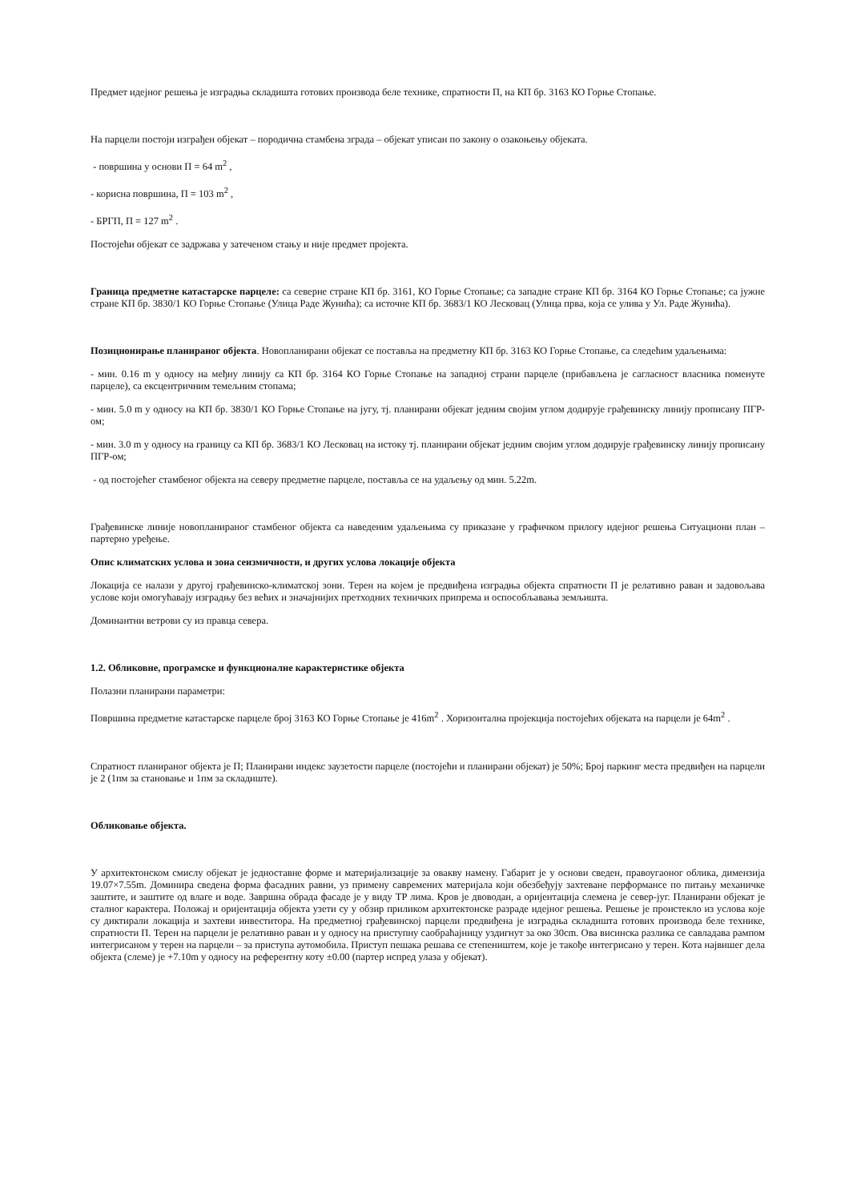Предмет идејног решења је изградња складишта готових производа беле технике, спратности П, на КП бр. 3163 КО Горње Стопање.
На парцели постоји изграђен објекат – породична стамбена зграда – објекат уписан по закону о озакоњењу објеката.
- површина у основи П = 64 m<sup>2</sup> ,
- корисна површина, П = 103 m<sup>2</sup> ,
- БРГП, П = 127 m<sup>2</sup> .
Постојећи објекат се задржава у затеченом стању и није предмет пројекта.
Граница предметне катастарске парцеле: са северне стране КП бр. 3161, КО Горње Стопање; са западне стране КП бр. 3164 КО Горње Стопање; са јужне стране КП бр. 3830/1 КО Горње Стопање (Улица Раде Жунића); са источне КП бр. 3683/1 КО Лесковац (Улица прва, која се улива у Ул. Раде Жунића).
Позиционирање планираног објекта. Новопланирани објекат се поставља на предметну КП бр. 3163 КО Горње Стопање, са следећим удаљењима:
- мин. 0.16 m у односу на међну линију са КП бр. 3164 КО Горње Стопање на западној страни парцеле (прибављена је сагласност власника поменуте парцеле), са ексцентричним темељним стопама;
- мин. 5.0 m у односу на КП бр. 3830/1 КО Горње Стопање на југу, тј. планирани објекат једним својим углом додирује грађевинску линију прописану ПГР-ом;
- мин. 3.0 m у односу на границу са КП бр. 3683/1 КО Лесковац на истоку тј. планирани објекат једним својим углом додирује грађевинску линију прописану ПГР-ом;
- од постојећег стамбеног објекта на северу предметне парцеле, поставља се на удаљењу од мин. 5.22m.
Грађевинске линије новопланираног стамбеног објекта са наведеним удаљењима су приказане у графичком прилогу идејног решења Ситуациони план – партерно уређење.
Опис климатских услова и зона сеизмичности, и других услова локације објекта
Локација се налази у другој грађевинско-климатској зони. Терен на којем је предвиђена изградња објекта спратности П је релативно раван и задовољава услове који омогућавају изградњу без већих и значајнијих претходних техничких припрема и оспособљавања земљишта.
Доминантни ветрови су из правца севера.
1.2. Обликовне, програмске и функционалне карактеристике објекта
Полазни планирани параметри:
Површина предметне катастарске парцеле број 3163 КО Горње Стопање је 416m<sup>2</sup> . Хоризонтална пројекција постојећих објеката на парцели је 64m<sup>2</sup> .
Спратност планираног објекта је П; Планирани индекс заузетости парцеле (постојећи и планирани објекат) је 50%; Број паркинг места предвиђен на парцели је 2 (1пм за становање и 1пм за складиште).
Обликовање објекта.
У архитектонском смислу објекат је једноставне форме и материјализације за овакву намену. Габарит је у основи сведен, правоугаоног облика, димензија 19.07×7.55m. Доминира сведена форма фасадних равни, уз примену савремених материјала који обезбеђују захтеване перформансе по питању механичке заштите, и заштите од влаге и воде. Завршна обрада фасаде је у виду ТР лима. Кров је двоводан, а оријентација слемена је север-југ. Планирани објекат је сталног карактера. Положај и оријентација објекта узети су у обзир приликом архитектонске разраде идејног решења. Решење је проистекло из услова које су диктирали локација и захтеви инвеститора. На предметној грађевинској парцели предвиђена је изградња складишта готових производа беле технике, спратности П. Терен на парцели је релативно раван и у односу на приступну саобраћајницу уздигнут за око 30cm. Ова висинска разлика се савладава рампом интегрисаном у терен на парцели – за приступа аутомобила. Приступ пешака решава се степеништем, које је такође интегрисано у терен. Кота највишег дела објекта (слеме) је +7.10m у односу на референтну коту ±0.00 (партер испред улаза у објекат).